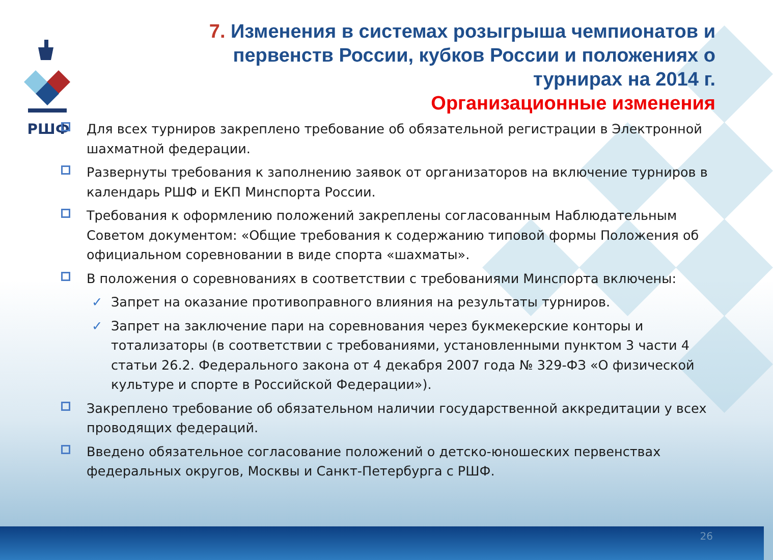РШФ
7. Изменения в системах розыгрыша чемпионатов и первенств России, кубков России и положениях о турнирах на 2014 г.
Организационные изменения
Для всех турниров закреплено требование об обязательной регистрации в Электронной шахматной федерации.
Развернуты требования к заполнению заявок от организаторов на включение турниров в календарь РШФ и ЕКП Минспорта России.
Требования к оформлению положений закреплены согласованным Наблюдательным Советом документом: «Общие требования к содержанию типовой формы Положения об официальном соревновании в виде спорта «шахматы».
В положения о соревнованиях в соответствии с требованиями Минспорта включены:
✓ Запрет на оказание противоправного влияния на результаты турниров.
✓ Запрет на заключение пари на соревнования через букмекерские конторы и тотализаторы (в соответствии с требованиями, установленными пунктом 3 части 4 статьи 26.2. Федерального закона от 4 декабря 2007 года № 329-ФЗ «О физической культуре и спорте в Российской Федерации»).
Закреплено требование об обязательном наличии государственной аккредитации у всех проводящих федераций.
Введено обязательное согласование положений о детско-юношеских первенствах федеральных округов, Москвы и Санкт-Петербурга с РШФ.
26